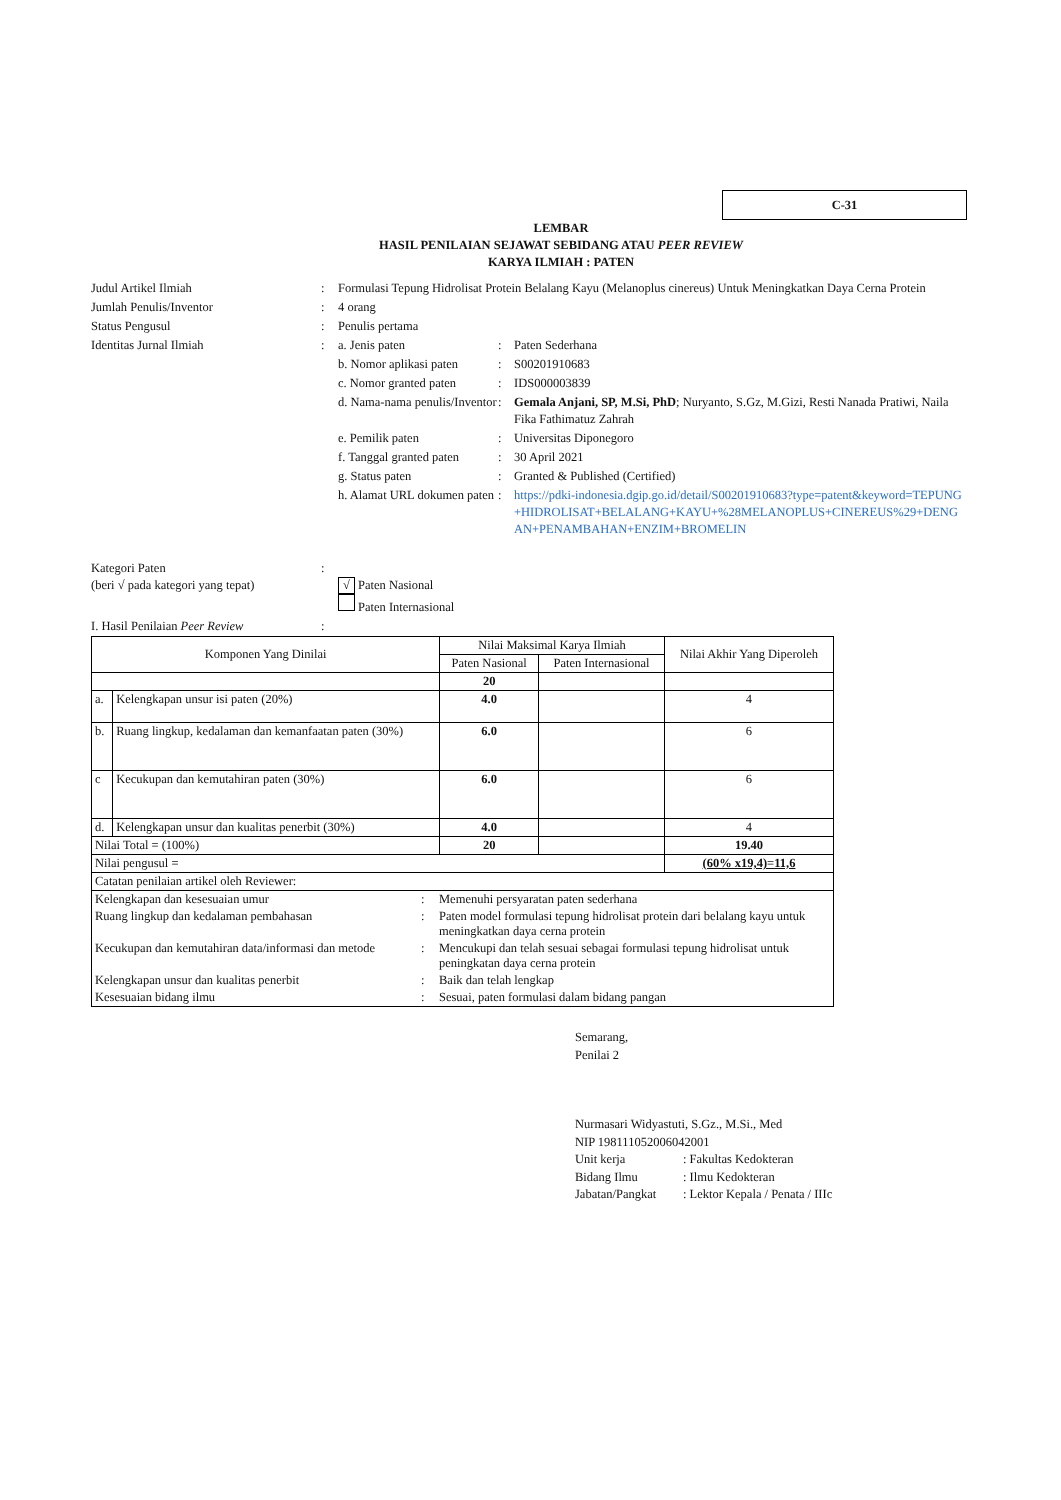C-31
LEMBAR
HASIL PENILAIAN SEJAWAT SEBIDANG ATAU PEER REVIEW
KARYA ILMIAH : PATEN
| Judul Artikel Ilmiah | : | Formulasi Tepung Hidrolisat Protein Belalang Kayu (Melanoplus cinereus) Untuk Meningkatkan Daya Cerna Protein | | |
| Jumlah Penulis/Inventor | : | 4 orang | | |
| Status Pengusul | : | Penulis pertama | | |
| Identitas Jurnal Ilmiah | : | a. Jenis paten | : | Paten Sederhana |
| | | b. Nomor aplikasi paten | : | S00201910683 |
| | | c. Nomor granted paten | : | IDS000003839 |
| | | d. Nama-nama penulis/Inventor | : | Gemala Anjani, SP, M.Si, PhD ; Nuryanto, S.Gz, M.Gizi, Resti Nanada Pratiwi, Naila Fika Fathimatuz Zahrah |
| | | e. Pemilik paten | : | Universitas Diponegoro |
| | | f. Tanggal granted paten | : | 30 April 2021 |
| | | g. Status paten | : | Granted & Published (Certified) |
| | | h. Alamat URL dokumen paten | : | https://pdki-indonesia.dgip.go.id/detail/S00201910683?type=patent&keyword=TEPUNG+HIDROLISAT+BELALANG+KAYU+%28MELANOPLUS+CINEREUS%29+DENGAN+PENAMBAHAN+ENZIM+BROMELIN |
| Kategori Paten (beri √ pada kategori yang tepat) | : | √ Paten Nasional Paten Internasional |
| I. Hasil Penilaian Peer Review | : | |
| Komponen Yang Dinilai | | Nilai Maksimal Karya Ilmiah | | Nilai Akhir Yang Diperoleh |
| --- | --- | --- | --- | --- |
| | | Paten Nasional | Paten Internasional | |
| | | 20 | | |
| a. | Kelengkapan unsur isi paten (20%) | 4.0 | | 4 |
| b. | Ruang lingkup, kedalaman dan kemanfaatan paten (30%) | 6.0 | | 6 |
| c | Kecukupan dan kemutahiran paten (30%) | 6.0 | | 6 |
| d. | Kelengkapan unsur dan kualitas penerbit (30%) | 4.0 | | 4 |
| Nilai Total = (100%) | | 20 | | 19.40 |
| Nilai pengusul = | | | | (60% x19,4)=11,6 |
| Catatan penilaian artikel oleh Reviewer: | | | | |
| / Kelengkapan dan kesesuaian umur / : / Memenuhi persyaratan paten sederhana / / Ruang lingkup dan kedalaman pembahasan / : / Paten model formulasi tepung hidrolisat protein dari belalang kayu untuk meningkatkan daya cerna protein / / Kecukupan dan kemutahiran data/informasi dan metode / : / Mencukupi dan telah sesuai sebagai formulasi tepung hidrolisat untuk peningkatan daya cerna protein / / Kelengkapan unsur dan kualitas penerbit / : / Baik dan telah lengkap / / Kesesuaian bidang ilmu / : / Sesuai, paten formulasi dalam bidang pangan / | | | | |
Semarang,
Penilai 2
Nurmasari Widyastuti, S.Gz., M.Si., Med
NIP 198111052006042001
| Unit kerja | : Fakultas Kedokteran |
| Bidang Ilmu | : Ilmu Kedokteran |
| Jabatan/Pangkat | : Lektor Kepala / Penata / IIIc |